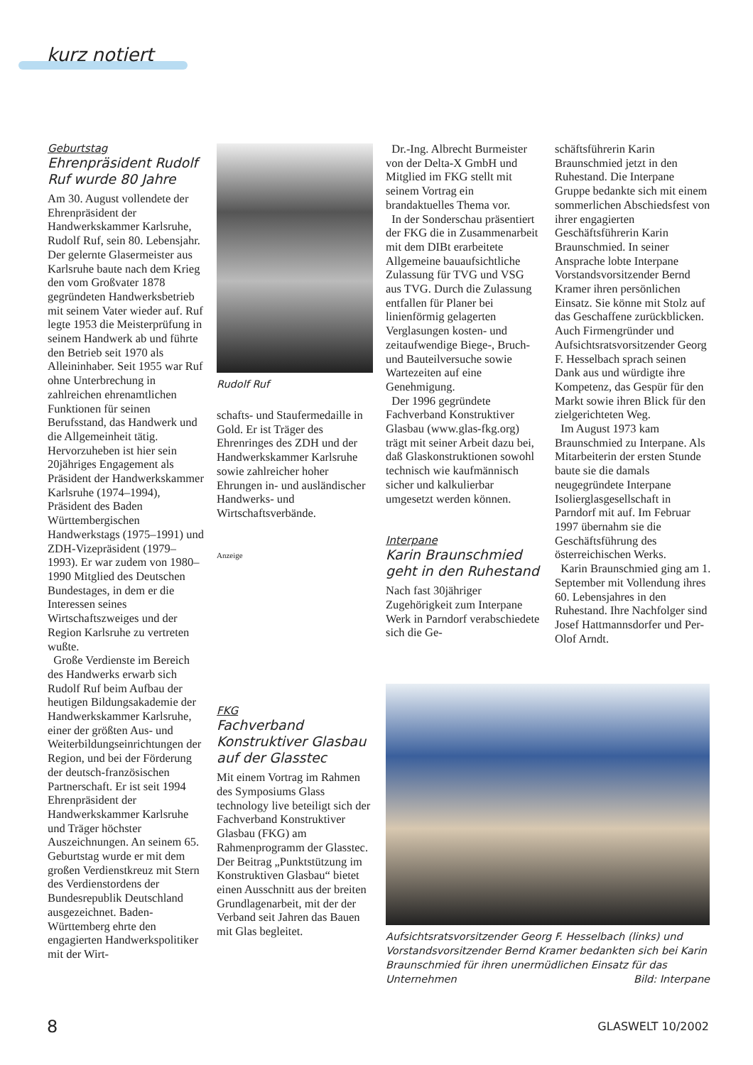kurz notiert
Geburtstag
Ehrenpräsident Rudolf Ruf wurde 80 Jahre
Am 30. August vollendete der Ehrenpräsident der Handwerkskammer Karlsruhe, Rudolf Ruf, sein 80. Lebensjahr. Der gelernte Glasermeister aus Karlsruhe baute nach dem Krieg den vom Großvater 1878 gegründeten Handwerksbetrieb mit seinem Vater wieder auf. Ruf legte 1953 die Meisterprüfung in seinem Handwerk ab und führte den Betrieb seit 1970 als Alleininhaber. Seit 1955 war Ruf ohne Unterbrechung in zahlreichen ehrenamtlichen Funktionen für seinen Berufsstand, das Handwerk und die Allgemeinheit tätig. Hervorzuheben ist hier sein 20jähriges Engagement als Präsident der Handwerkskammer Karlsruhe (1974–1994), Präsident des Baden Württembergischen Handwerkstags (1975–1991) und ZDH-Vizepräsident (1979–1993). Er war zudem von 1980–1990 Mitglied des Deutschen Bundestages, in dem er die Interessen seines Wirtschaftszweiges und der Region Karlsruhe zu vertreten wußte.
Große Verdienste im Bereich des Handwerks erwarb sich Rudolf Ruf beim Aufbau der heutigen Bildungsakademie der Handwerkskammer Karlsruhe, einer der größten Aus- und Weiterbildungseinrichtungen der Region, und bei der Förderung der deutsch-französischen Partnerschaft. Er ist seit 1994 Ehrenpräsident der Handwerkskammer Karlsruhe und Träger höchster Auszeichnungen. An seinem 65. Geburtstag wurde er mit dem großen Verdienstkreuz mit Stern des Verdienstordens der Bundesrepublik Deutschland ausgezeichnet. Baden-Württemberg ehrte den engagierten Handwerkspolitiker mit der Wirt-
Rudolf Ruf
schafts- und Staufermedaille in Gold. Er ist Träger des Ehrenringes des ZDH und der Handwerkskammer Karlsruhe sowie zahlreicher hoher Ehrungen in- und ausländischer Handwerks- und Wirtschaftsverbände.
Anzeige
FKG
Fachverband Konstruktiver Glasbau auf der Glasstec
Mit einem Vortrag im Rahmen des Symposiums Glass technology live beteiligt sich der Fachverband Konstruktiver Glasbau (FKG) am Rahmenprogramm der Glasstec. Der Beitrag „Punktstützung im Konstruktiven Glasbau“ bietet einen Ausschnitt aus der breiten Grundlagenarbeit, mit der der Verband seit Jahren das Bauen mit Glas begleitet.
Dr.-Ing. Albrecht Burmeister von der Delta-X GmbH und Mitglied im FKG stellt mit seinem Vortrag ein brandaktuelles Thema vor.
In der Sonderschau präsentiert der FKG die in Zusammenarbeit mit dem DIBt erarbeitete Allgemeine bauaufsichtliche Zulassung für TVG und VSG aus TVG. Durch die Zulassung entfallen für Planer bei linienförmig gelagerten Verglasungen kosten- und zeitaufwendige Biege-, Bruch- und Bauteilversuche sowie Wartezeiten auf eine Genehmigung.
Der 1996 gegründete Fachverband Konstruktiver Glasbau (www.glas-fkg.org) trägt mit seiner Arbeit dazu bei, daß Glaskonstruktionen sowohl technisch wie kaufmännisch sicher und kalkulierbar umgesetzt werden können.
Interpane
Karin Braunschmied geht in den Ruhestand
Nach fast 30jähriger Zugehörigkeit zum Interpane Werk in Parndorf verabschiedete sich die Ge-
schäftsführerin Karin Braunschmied jetzt in den Ruhestand. Die Interpane Gruppe bedankte sich mit einem sommerlichen Abschiedsfest von ihrer engagierten Geschäftsführerin Karin Braunschmied. In seiner Ansprache lobte Interpane Vorstandsvorsitzender Bernd Kramer ihren persönlichen Einsatz. Sie könne mit Stolz auf das Geschaffene zurückblicken. Auch Firmengründer und Aufsichtsratsvorsitzender Georg F. Hesselbach sprach seinen Dank aus und würdigte ihre Kompetenz, das Gespür für den Markt sowie ihren Blick für den zielgerichteten Weg.
Im August 1973 kam Braunschmied zu Interpane. Als Mitarbeiterin der ersten Stunde baute sie die damals neugegründete Interpane Isolierglasgesellschaft in Parndorf mit auf. Im Februar 1997 übernahm sie die Geschäftsführung des österreichischen Werks.
Karin Braunschmied ging am 1. September mit Vollendung ihres 60. Lebensjahres in den Ruhestand. Ihre Nachfolger sind Josef Hattmannsdorfer und Per-Olof Arndt.
Aufsichtsratsvorsitzender Georg F. Hesselbach (links) und Vorstandsvorsitzender Bernd Kramer bedankten sich bei Karin Braunschmied für ihren unermüdlichen Einsatz für das Unternehmen Bild: Interpane
8 GLASWELT 10/2002